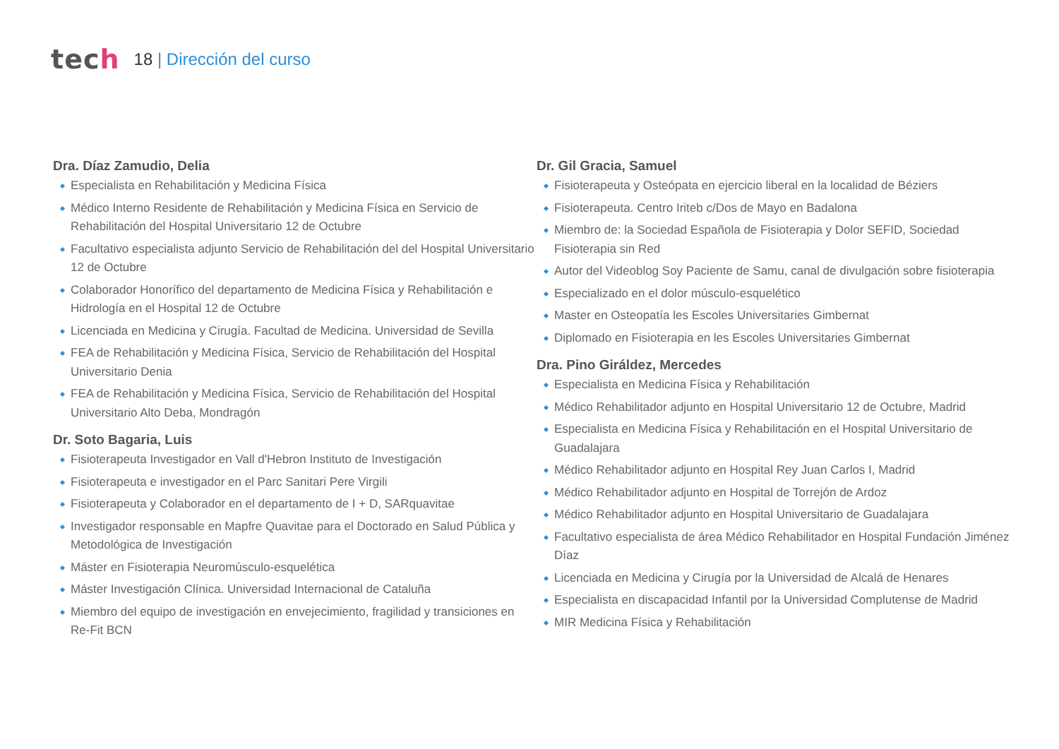tech
18 | Dirección del curso
Dra. Díaz Zamudio, Delia
Especialista en Rehabilitación y Medicina Física
Médico Interno Residente de Rehabilitación y Medicina Física en Servicio de Rehabilitación del Hospital Universitario 12 de Octubre
Facultativo especialista adjunto Servicio de Rehabilitación del del Hospital Universitario 12 de Octubre
Colaborador Honorífico del departamento de Medicina Física y Rehabilitación e Hidrología en el Hospital 12 de Octubre
Licenciada en Medicina y Cirugía. Facultad de Medicina. Universidad de Sevilla
FEA de Rehabilitación y Medicina Física, Servicio de Rehabilitación del Hospital Universitario Denia
FEA de Rehabilitación y Medicina Física, Servicio de Rehabilitación del Hospital Universitario Alto Deba, Mondragón
Dr. Soto Bagaria, Luis
Fisioterapeuta Investigador en Vall d'Hebron Instituto de Investigación
Fisioterapeuta e investigador en el Parc Sanitari Pere Virgili
Fisioterapeuta y Colaborador en el departamento de I + D, SARquavitae
Investigador responsable en Mapfre Quavitae para el Doctorado en Salud Pública y Metodológica de Investigación
Máster en Fisioterapia Neuromúsculo-esquelética
Máster Investigación Clínica. Universidad Internacional de Cataluña
Miembro del equipo de investigación en envejecimiento, fragilidad y transiciones en Re-Fit BCN
Dr. Gil Gracia, Samuel
Fisioterapeuta y Osteópata en ejercicio liberal en la localidad de Béziers
Fisioterapeuta. Centro Iriteb c/Dos de Mayo en Badalona
Miembro de: la Sociedad Española de Fisioterapia y Dolor SEFID, Sociedad Fisioterapia sin Red
Autor del Videoblog Soy Paciente de Samu, canal de divulgación sobre fisioterapia
Especializado en el dolor músculo-esquelético
Master en Osteopatía les Escoles Universitaries Gimbernat
Diplomado en Fisioterapia en les Escoles Universitaries Gimbernat
Dra. Pino Giráldez, Mercedes
Especialista en Medicina Física y Rehabilitación
Médico Rehabilitador adjunto en Hospital Universitario 12 de Octubre, Madrid
Especialista en Medicina Física y Rehabilitación en el Hospital Universitario de Guadalajara
Médico Rehabilitador adjunto en Hospital Rey Juan Carlos I, Madrid
Médico Rehabilitador adjunto en Hospital de Torrejón de Ardoz
Médico Rehabilitador adjunto en Hospital Universitario de Guadalajara
Facultativo especialista de área Médico Rehabilitador en Hospital Fundación Jiménez Díaz
Licenciada en Medicina y Cirugía por la Universidad de Alcalá de Henares
Especialista en discapacidad Infantil por la Universidad Complutense de Madrid
MIR Medicina Física y Rehabilitación